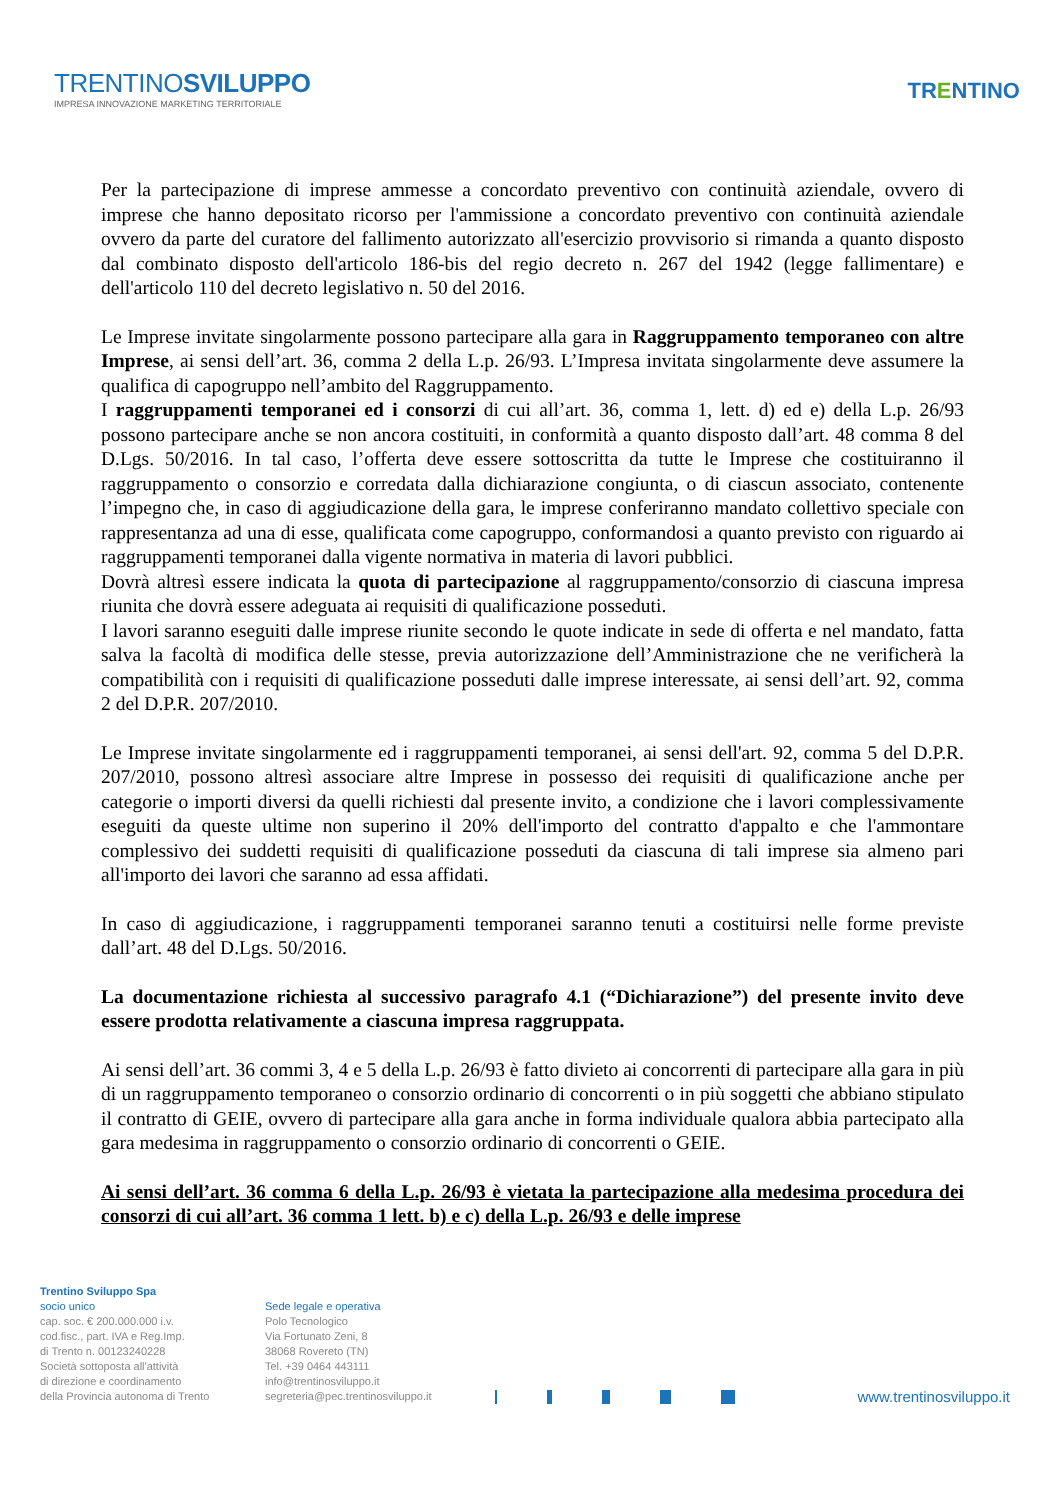TRENTINOSVILUPPO
IMPRESA INNOVAZIONE MARKETING TERRITORIALE
TRENTINO
Per la partecipazione di imprese ammesse a concordato preventivo con continuità aziendale, ovvero di imprese che hanno depositato ricorso per l'ammissione a concordato preventivo con continuità aziendale ovvero da parte del curatore del fallimento autorizzato all'esercizio provvisorio si rimanda a quanto disposto dal combinato disposto dell'articolo 186-bis del regio decreto n. 267 del 1942 (legge fallimentare) e dell'articolo 110 del decreto legislativo n. 50 del 2016.
Le Imprese invitate singolarmente possono partecipare alla gara in Raggruppamento temporaneo con altre Imprese, ai sensi dell’art. 36, comma 2 della L.p. 26/93. L’Impresa invitata singolarmente deve assumere la qualifica di capogruppo nell’ambito del Raggruppamento.
I raggruppamenti temporanei ed i consorzi di cui all’art. 36, comma 1, lett. d) ed e) della L.p. 26/93 possono partecipare anche se non ancora costituiti, in conformità a quanto disposto dall’art. 48 comma 8 del D.Lgs. 50/2016. In tal caso, l’offerta deve essere sottoscritta da tutte le Imprese che costituiranno il raggruppamento o consorzio e corredata dalla dichiarazione congiunta, o di ciascun associato, contenente l’impegno che, in caso di aggiudicazione della gara, le imprese conferiranno mandato collettivo speciale con rappresentanza ad una di esse, qualificata come capogruppo, conformandosi a quanto previsto con riguardo ai raggruppamenti temporanei dalla vigente normativa in materia di lavori pubblici.
Dovrà altresì essere indicata la quota di partecipazione al raggruppamento/consorzio di ciascuna impresa riunita che dovrà essere adeguata ai requisiti di qualificazione posseduti.
I lavori saranno eseguiti dalle imprese riunite secondo le quote indicate in sede di offerta e nel mandato, fatta salva la facoltà di modifica delle stesse, previa autorizzazione dell’Amministrazione che ne verificherà la compatibilità con i requisiti di qualificazione posseduti dalle imprese interessate, ai sensi dell’art. 92, comma 2 del D.P.R. 207/2010.
Le Imprese invitate singolarmente ed i raggruppamenti temporanei, ai sensi dell'art. 92, comma 5 del D.P.R. 207/2010, possono altresì associare altre Imprese in possesso dei requisiti di qualificazione anche per categorie o importi diversi da quelli richiesti dal presente invito, a condizione che i lavori complessivamente eseguiti da queste ultime non superino il 20% dell'importo del contratto d'appalto e che l'ammontare complessivo dei suddetti requisiti di qualificazione posseduti da ciascuna di tali imprese sia almeno pari all'importo dei lavori che saranno ad essa affidati.
In caso di aggiudicazione, i raggruppamenti temporanei saranno tenuti a costituirsi nelle forme previste dall’art. 48 del D.Lgs. 50/2016.
La documentazione richiesta al successivo paragrafo 4.1 (“Dichiarazione”) del presente invito deve essere prodotta relativamente a ciascuna impresa raggruppata.
Ai sensi dell’art. 36 commi 3, 4 e 5 della L.p. 26/93 è fatto divieto ai concorrenti di partecipare alla gara in più di un raggruppamento temporaneo o consorzio ordinario di concorrenti o in più soggetti che abbiano stipulato il contratto di GEIE, ovvero di partecipare alla gara anche in forma individuale qualora abbia partecipato alla gara medesima in raggruppamento o consorzio ordinario di concorrenti o GEIE.
Ai sensi dell’art. 36 comma 6 della L.p. 26/93 è vietata la partecipazione alla medesima procedura dei consorzi di cui all’art. 36 comma 1 lett. b) e c) della L.p. 26/93 e delle imprese
Trentino Sviluppo Spa
socio unico
cap. soc. € 200.000.000 i.v.
cod.fisc., part. IVA e Reg.Imp.
di Trento n. 00123240228
Società sottoposta all'attività
di direzione e coordinamento
della Provincia autonoma di Trento
Sede legale e operativa
Polo Tecnologico
Via Fortunato Zeni, 8
38068 Rovereto (TN)
Tel. +39 0464 443111
info@trentinosviluppo.it
segreteria@pec.trentinosviluppo.it
www.trentinosviluppo.it